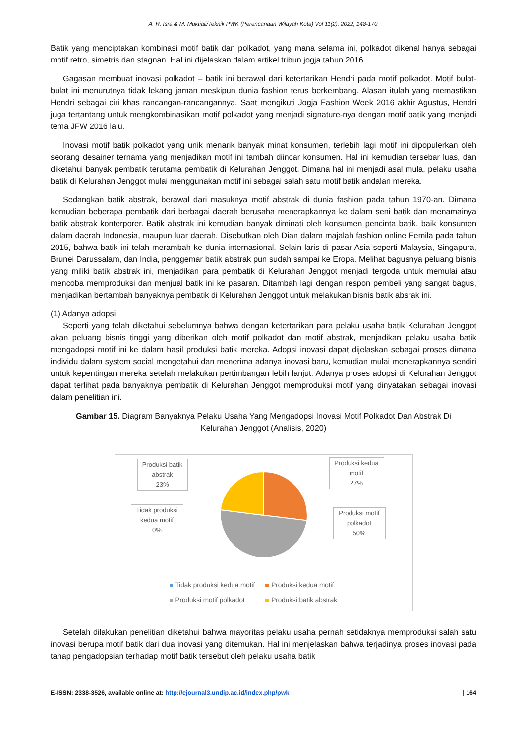A. R. Isra & M. Muktiali/Teknik PWK (Perencanaan Wilayah Kota) Vol 11(2), 2022, 148-170
Batik yang menciptakan kombinasi motif batik dan polkadot, yang mana selama ini, polkadot dikenal hanya sebagai motif retro, simetris dan stagnan. Hal ini dijelaskan dalam artikel tribun jogja tahun 2016.
Gagasan membuat inovasi polkadot – batik ini berawal dari ketertarikan Hendri pada motif polkadot. Motif bulat-bulat ini menurutnya tidak lekang jaman meskipun dunia fashion terus berkembang. Alasan itulah yang memastikan Hendri sebagai ciri khas rancangan-rancangannya. Saat mengikuti Jogja Fashion Week 2016 akhir Agustus, Hendri juga tertantang untuk mengkombinasikan motif polkadot yang menjadi signature-nya dengan motif batik yang menjadi tema JFW 2016 lalu.
Inovasi motif batik polkadot yang unik menarik banyak minat konsumen, terlebih lagi motif ini dipopulerkan oleh seorang desainer ternama yang menjadikan motif ini tambah diincar konsumen. Hal ini kemudian tersebar luas, dan diketahui banyak pembatik terutama pembatik di Kelurahan Jenggot. Dimana hal ini menjadi asal mula, pelaku usaha batik di Kelurahan Jenggot mulai menggunakan motif ini sebagai salah satu motif batik andalan mereka.
Sedangkan batik abstrak, berawal dari masuknya motif abstrak di dunia fashion pada tahun 1970-an. Dimana kemudian beberapa pembatik dari berbagai daerah berusaha menerapkannya ke dalam seni batik dan menamainya batik abstrak konterporer. Batik abstrak ini kemudian banyak diminati oleh konsumen pencinta batik, baik konsumen dalam daerah Indonesia, maupun luar daerah. Disebutkan oleh Dian dalam majalah fashion online Femila pada tahun 2015, bahwa batik ini telah merambah ke dunia internasional. Selain laris di pasar Asia seperti Malaysia, Singapura, Brunei Darussalam, dan India, penggemar batik abstrak pun sudah sampai ke Eropa. Melihat bagusnya peluang bisnis yang miliki batik abstrak ini, menjadikan para pembatik di Kelurahan Jenggot menjadi tergoda untuk memulai atau mencoba memproduksi dan menjual batik ini ke pasaran. Ditambah lagi dengan respon pembeli yang sangat bagus, menjadikan bertambah banyaknya pembatik di Kelurahan Jenggot untuk melakukan bisnis batik absrak ini.
(1) Adanya adopsi
Seperti yang telah diketahui sebelumnya bahwa dengan ketertarikan para pelaku usaha batik Kelurahan Jenggot akan peluang bisnis tinggi yang diberikan oleh motif polkadot dan motif abstrak, menjadikan pelaku usaha batik mengadopsi motif ini ke dalam hasil produksi batik mereka. Adopsi inovasi dapat dijelaskan sebagai proses dimana individu dalam system social mengetahui dan menerima adanya inovasi baru, kemudian mulai menerapkannya sendiri untuk kepentingan mereka setelah melakukan pertimbangan lebih lanjut. Adanya proses adopsi di Kelurahan Jenggot dapat terlihat pada banyaknya pembatik di Kelurahan Jenggot memproduksi motif yang dinyatakan sebagai inovasi dalam penelitian ini.
Gambar 15. Diagram Banyaknya Pelaku Usaha Yang Mengadopsi Inovasi Motif Polkadot Dan Abstrak Di Kelurahan Jenggot (Analisis, 2020)
Produksi batik abstrak
23%
Produksi kedua motif
27%
Tidak produksi kedua motif
0%
Produksi motif polkadot
50%
Tidak produksi kedua motif Produksi kedua motif
Produksi motif polkadot Produksi batik abstrak
Setelah dilakukan penelitian diketahui bahwa mayoritas pelaku usaha pernah setidaknya memproduksi salah satu inovasi berupa motif batik dari dua inovasi yang ditemukan. Hal ini menjelaskan bahwa terjadinya proses inovasi pada tahap pengadopsian terhadap motif batik tersebut oleh pelaku usaha batik
E-ISSN: 2338-3526, available online at: http://ejournal3.undip.ac.id/index.php/pwk | 164